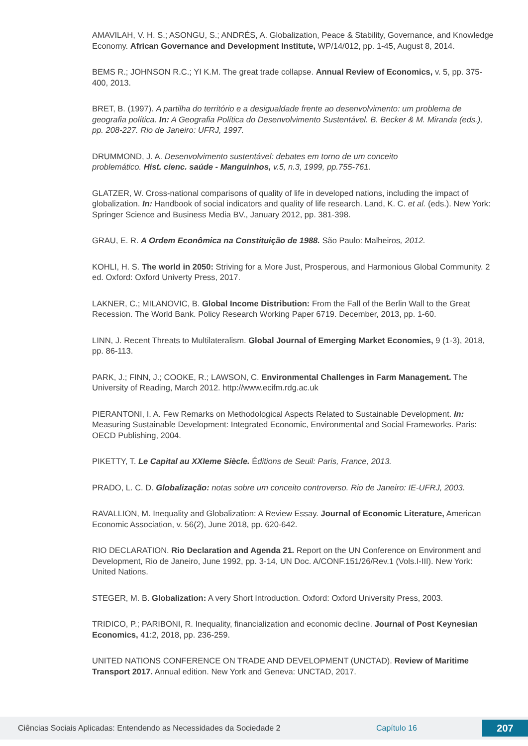AMAVILAH, V. H. S.; ASONGU, S.; ANDRÉS, A. Globalization, Peace & Stability, Governance, and Knowledge Economy. African Governance and Development Institute, WP/14/012, pp. 1-45, August 8, 2014.
BEMS R.; JOHNSON R.C.; YI K.M. The great trade collapse. Annual Review of Economics, v. 5, pp. 375-400, 2013.
BRET, B. (1997). A partilha do território e a desigualdade frente ao desenvolvimento: um problema de geografia política. In: A Geografia Política do Desenvolvimento Sustentável. B. Becker & M. Miranda (eds.), pp. 208-227. Rio de Janeiro: UFRJ, 1997.
DRUMMOND, J. A. Desenvolvimento sustentável: debates em torno de um conceito
problemático. Hist. cienc. saúde - Manguinhos, v.5, n.3, 1999, pp.755-761.
GLATZER, W. Cross-national comparisons of quality of life in developed nations, including the impact of globalization. In: Handbook of social indicators and quality of life research. Land, K. C. et al. (eds.). New York: Springer Science and Business Media BV., January 2012, pp. 381-398.
GRAU, E. R. A Ordem Econômica na Constituição de 1988. São Paulo: Malheiros, 2012.
KOHLI, H. S. The world in 2050: Striving for a More Just, Prosperous, and Harmonious Global Community. 2 ed. Oxford: Oxford Univerty Press, 2017.
LAKNER, C.; MILANOVIC, B. Global Income Distribution: From the Fall of the Berlin Wall to the Great Recession. The World Bank. Policy Research Working Paper 6719. December, 2013, pp. 1-60.
LINN, J. Recent Threats to Multilateralism. Global Journal of Emerging Market Economies, 9 (1-3), 2018, pp. 86-113.
PARK, J.; FINN, J.; COOKE, R.; LAWSON, C. Environmental Challenges in Farm Management. The University of Reading, March 2012. http://www.ecifm.rdg.ac.uk
PIERANTONI, I. A. Few Remarks on Methodological Aspects Related to Sustainable Development. In: Measuring Sustainable Development: Integrated Economic, Environmental and Social Frameworks. Paris: OECD Publishing, 2004.
PIKETTY, T. Le Capital au XXIeme Siècle. Éditions de Seuil: Paris, France, 2013.
PRADO, L. C. D. Globalização: notas sobre um conceito controverso. Rio de Janeiro: IE-UFRJ, 2003.
RAVALLION, M. Inequality and Globalization: A Review Essay. Journal of Economic Literature, American Economic Association, v. 56(2), June 2018, pp. 620-642.
RIO DECLARATION. Rio Declaration and Agenda 21. Report on the UN Conference on Environment and Development, Rio de Janeiro, June 1992, pp. 3-14, UN Doc. A/CONF.151/26/Rev.1 (Vols.I-III). New York: United Nations.
STEGER, M. B. Globalization: A very Short Introduction. Oxford: Oxford University Press, 2003.
TRIDICO, P.; PARIBONI, R. Inequality, financialization and economic decline. Journal of Post Keynesian Economics, 41:2, 2018, pp. 236-259.
UNITED NATIONS CONFERENCE ON TRADE AND DEVELOPMENT (UNCTAD). Review of Maritime Transport 2017. Annual edition. New York and Geneva: UNCTAD, 2017.
Ciências Sociais Aplicadas: Entendendo as Necessidades da Sociedade 2 Capítulo 16 207